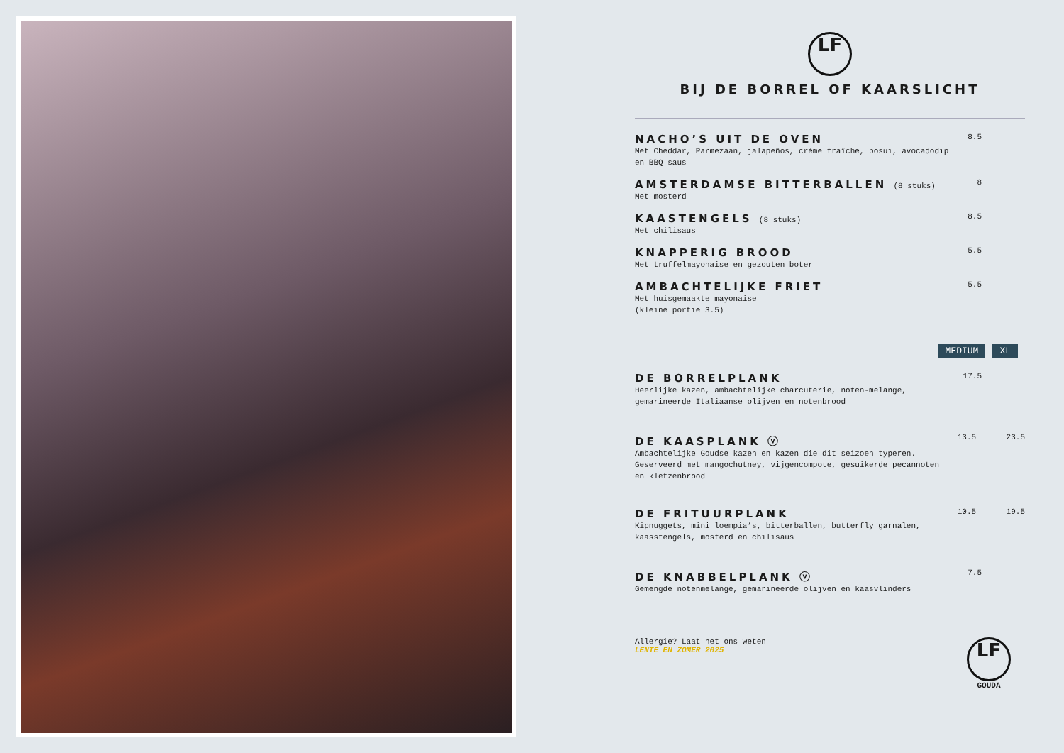LF
BIJ DE BORREL OF KAARSLICHT
NACHO’S UIT DE OVEN
Met Cheddar, Parmezaan, jalapeños, crème fraîche, bosui, avocadodip en BBQ saus
8.5
AMSTERDAMSE BITTERBALLEN (8 stuks)
Met mosterd
8
KAASTENGELS (8 stuks)
Met chilisaus
8.5
KNAPPERIG BROOD
Met truffelmayonaise en gezouten boter
5.5
AMBACHTELIJKE FRIET
Met huisgemaakte mayonaise
(kleine portie 3.5)
5.5
MEDIUM XL
DE BORRELPLANK
Heerlijke kazen, ambachtelijke charcuterie, noten-melange, gemarineerde Italiaanse olijven en notenbrood
17.5
DE KAASPLANK ⓥ
Ambachtelijke Goudse kazen en kazen die dit seizoen typeren. Geserveerd met mangochutney, vijgencompote, gesuikerde pecannoten en kletzenbrood
13.5 23.5
DE FRITUURPLANK
Kipnuggets, mini loempia’s, bitterballen, butterfly garnalen, kaasstengels, mosterd en chilisaus
10.5 19.5
DE KNABBELPLANK ⓥ
Gemengde notenmelange, gemarineerde olijven en kaasvlinders
7.5
Allergie? Laat het ons weten
LENTE EN ZOMER 2025
LF
GOUDA